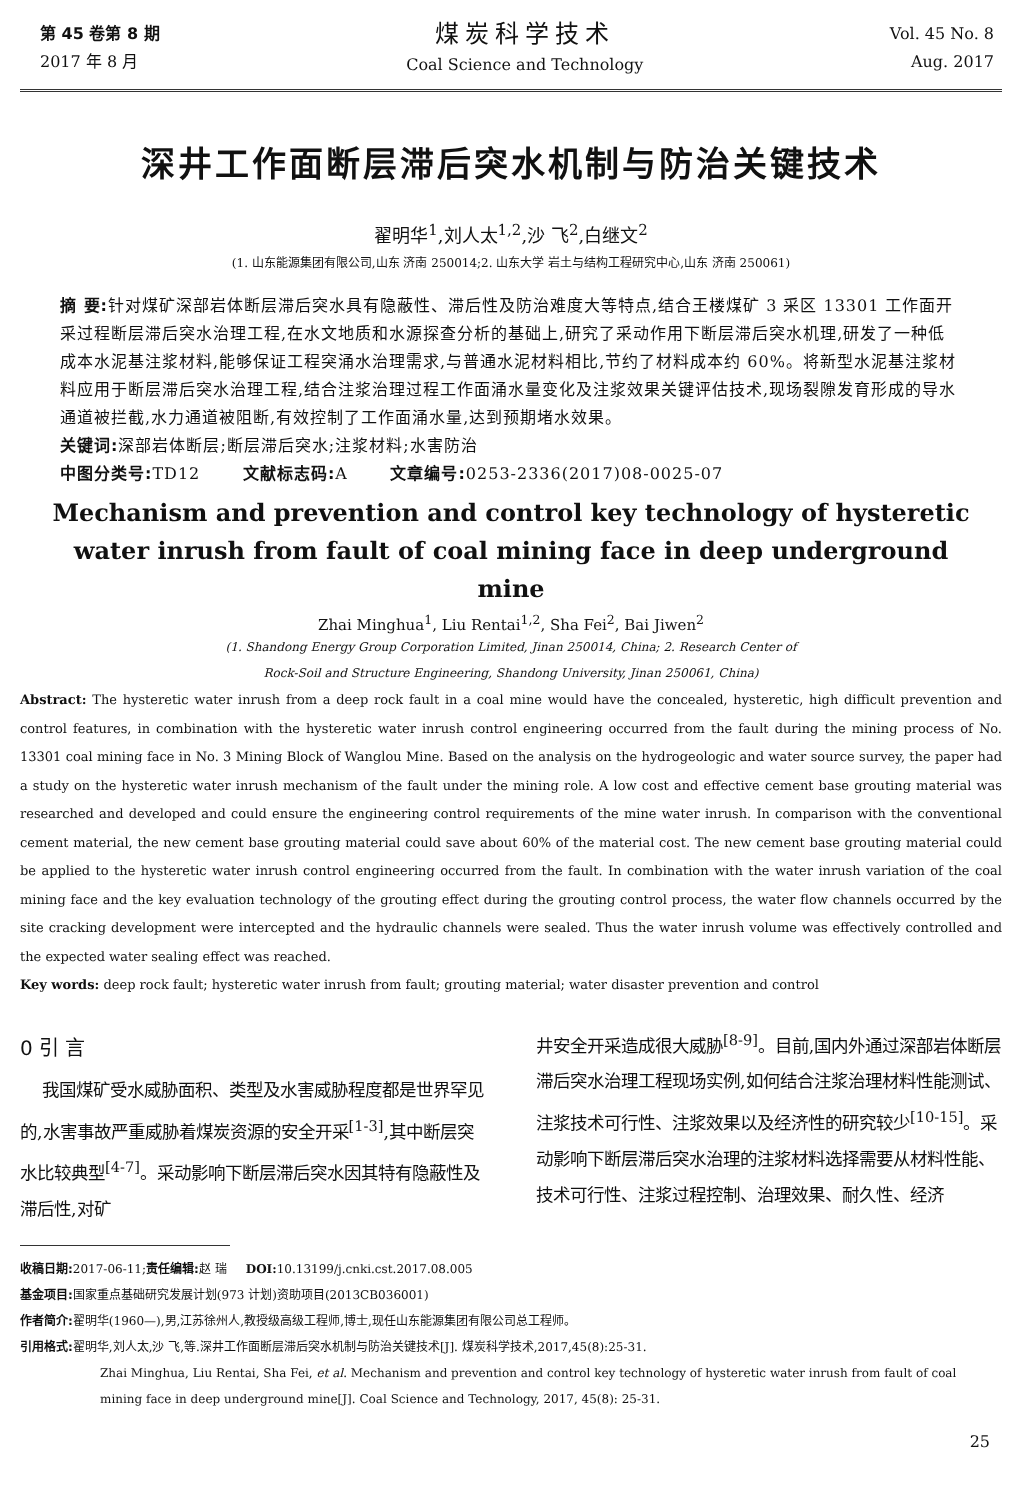第 45 卷第 8 期
2017 年 8 月
煤炭科学技术
Coal Science and Technology
Vol. 45 No. 8
Aug. 2017
深井工作面断层滞后突水机制与防治关键技术
翟明华<sup>1</sup>,刘人太<sup>1,2</sup>,沙 飞<sup>2</sup>,白继文<sup>2</sup>
(1. 山东能源集团有限公司,山东 济南 250014;2. 山东大学 岩土与结构工程研究中心,山东 济南 250061)
摘 要: 针对煤矿深部岩体断层滞后突水具有隐蔽性、滞后性及防治难度大等特点,结合王楼煤矿 3 采区 13301 工作面开采过程断层滞后突水治理工程,在水文地质和水源探查分析的基础上,研究了采动作用下断层滞后突水机理,研发了一种低成本水泥基注浆材料,能够保证工程突涌水治理需求,与普通水泥材料相比,节约了材料成本约 60%。将新型水泥基注浆材料应用于断层滞后突水治理工程,结合注浆治理过程工作面涌水量变化及注浆效果关键评估技术,现场裂隙发育形成的导水通道被拦截,水力通道被阻断,有效控制了工作面涌水量,达到预期堵水效果。
关键词: 深部岩体断层;断层滞后突水;注浆材料;水害防治
中图分类号: TD12 文献标志码: A 文章编号: 0253-2336(2017)08-0025-07
Mechanism and prevention and control key technology of hysteretic water inrush from fault of coal mining face in deep underground mine
Zhai Minghua<sup>1</sup>, Liu Rentai<sup>1,2</sup>, Sha Fei<sup>2</sup>, Bai Jiwen<sup>2</sup>
(1. Shandong Energy Group Corporation Limited, Jinan 250014, China; 2. Research Center of
Rock-Soil and Structure Engineering, Shandong University, Jinan 250061, China)
Abstract: The hysteretic water inrush from a deep rock fault in a coal mine would have the concealed, hysteretic, high difficult prevention and control features, in combination with the hysteretic water inrush control engineering occurred from the fault during the mining process of No. 13301 coal mining face in No. 3 Mining Block of Wanglou Mine. Based on the analysis on the hydrogeologic and water source survey, the paper had a study on the hysteretic water inrush mechanism of the fault under the mining role. A low cost and effective cement base grouting material was researched and developed and could ensure the engineering control requirements of the mine water inrush. In comparison with the conventional cement material, the new cement base grouting material could save about 60% of the material cost. The new cement base grouting material could be applied to the hysteretic water inrush control engineering occurred from the fault. In combination with the water inrush variation of the coal mining face and the key evaluation technology of the grouting effect during the grouting control process, the water flow channels occurred by the site cracking development were intercepted and the hydraulic channels were sealed. Thus the water inrush volume was effectively controlled and the expected water sealing effect was reached.
Key words: deep rock fault; hysteretic water inrush from fault; grouting material; water disaster prevention and control
0 引 言
我国煤矿受水威胁面积、类型及水害威胁程度都是世界罕见的,水害事故严重威胁着煤炭资源的安全开采<sup>[1-3]</sup>,其中断层突水比较典型<sup>[4-7]</sup>。采动影响下断层滞后突水因其特有隐蔽性及滞后性,对矿
井安全开采造成很大威胁<sup>[8-9]</sup>。目前,国内外通过深部岩体断层滞后突水治理工程现场实例,如何结合注浆治理材料性能测试、注浆技术可行性、注浆效果以及经济性的研究较少<sup>[10-15]</sup>。采动影响下断层滞后突水治理的注浆材料选择需要从材料性能、技术可行性、注浆过程控制、治理效果、耐久性、经济
收稿日期: 2017-06-11;责任编辑: 赵 瑞 DOI: 10.13199/j.cnki.cst.2017.08.005
基金项目: 国家重点基础研究发展计划(973 计划)资助项目(2013CB036001)
作者简介: 翟明华(1960—),男,江苏徐州人,教授级高级工程师,博士,现任山东能源集团有限公司总工程师。
引用格式: 翟明华,刘人太,沙 飞,等.深井工作面断层滞后突水机制与防治关键技术[J]. 煤炭科学技术,2017,45(8):25-31.
Zhai Minghua, Liu Rentai, Sha Fei, et al. Mechanism and prevention and control key technology of hysteretic water inrush from fault of coal mining face in deep underground mine[J]. Coal Science and Technology, 2017, 45(8): 25-31.
25